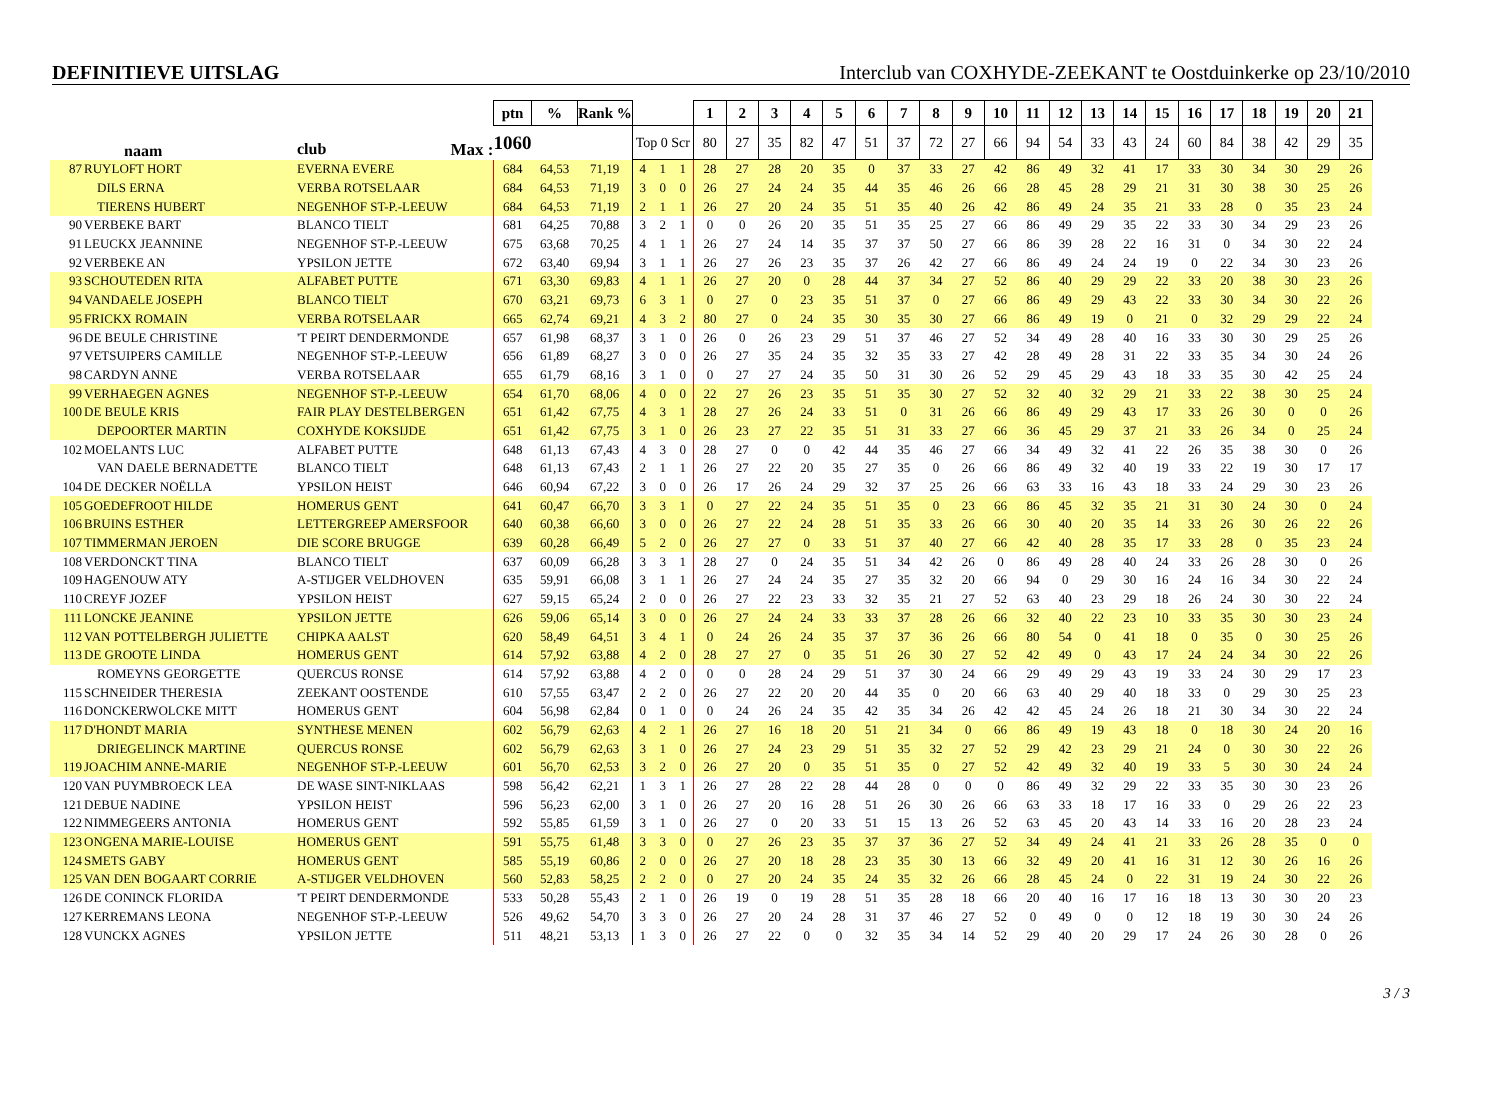DEFINITIEVE UITSLAG Interclub van COXHYDE-ZEEKANT te Oostduinkerke op 23/10/2010
| | | | ptn | % | Rank % | | | | 1 | 2 | 3 | 4 | 5 | 6 | 7 | 8 | 9 | 10 | 11 | 12 | 13 | 14 | 15 | 16 | 17 | 18 | 19 | 20 | 21 |
| | naam | club Max : | 1060 | | | Top 0 Scr | | | 80 | 27 | 35 | 82 | 47 | 51 | 37 | 72 | 27 | 66 | 94 | 54 | 33 | 43 | 24 | 60 | 84 | 38 | 42 | 29 | 35 |
| 87 | RUYLOFT HORT | EVERNA EVERE | 684 | 64,53 | 71,19 | 4 | 1 | 1 | 28 | 27 | 28 | 20 | 35 | 0 | 37 | 33 | 27 | 42 | 86 | 49 | 32 | 41 | 17 | 33 | 30 | 34 | 30 | 29 | 26 |
| | DILS ERNA | VERBA ROTSELAAR | 684 | 64,53 | 71,19 | 3 | 0 | 0 | 26 | 27 | 24 | 24 | 35 | 44 | 35 | 46 | 26 | 66 | 28 | 45 | 28 | 29 | 21 | 31 | 30 | 38 | 30 | 25 | 26 |
| | TIERENS HUBERT | NEGENHOF ST-P.-LEEUW | 684 | 64,53 | 71,19 | 2 | 1 | 1 | 26 | 27 | 20 | 24 | 35 | 51 | 35 | 40 | 26 | 42 | 86 | 49 | 24 | 35 | 21 | 33 | 28 | 0 | 35 | 23 | 24 |
| 90 | VERBEKE BART | BLANCO TIELT | 681 | 64,25 | 70,88 | 3 | 2 | 1 | 0 | 0 | 26 | 20 | 35 | 51 | 35 | 25 | 27 | 66 | 86 | 49 | 29 | 35 | 22 | 33 | 30 | 34 | 29 | 23 | 26 |
| 91 | LEUCKX JEANNINE | NEGENHOF ST-P.-LEEUW | 675 | 63,68 | 70,25 | 4 | 1 | 1 | 26 | 27 | 24 | 14 | 35 | 37 | 37 | 50 | 27 | 66 | 86 | 39 | 28 | 22 | 16 | 31 | 0 | 34 | 30 | 22 | 24 |
| 92 | VERBEKE AN | YPSILON JETTE | 672 | 63,40 | 69,94 | 3 | 1 | 1 | 26 | 27 | 26 | 23 | 35 | 37 | 26 | 42 | 27 | 66 | 86 | 49 | 24 | 24 | 19 | 0 | 22 | 34 | 30 | 23 | 26 |
| 93 | SCHOUTEDEN RITA | ALFABET PUTTE | 671 | 63,30 | 69,83 | 4 | 1 | 1 | 26 | 27 | 20 | 0 | 28 | 44 | 37 | 34 | 27 | 52 | 86 | 40 | 29 | 29 | 22 | 33 | 20 | 38 | 30 | 23 | 26 |
| 94 | VANDAELE JOSEPH | BLANCO TIELT | 670 | 63,21 | 69,73 | 6 | 3 | 1 | 0 | 27 | 0 | 23 | 35 | 51 | 37 | 0 | 27 | 66 | 86 | 49 | 29 | 43 | 22 | 33 | 30 | 34 | 30 | 22 | 26 |
| 95 | FRICKX ROMAIN | VERBA ROTSELAAR | 665 | 62,74 | 69,21 | 4 | 3 | 2 | 80 | 27 | 0 | 24 | 35 | 30 | 35 | 30 | 27 | 66 | 86 | 49 | 19 | 0 | 21 | 0 | 32 | 29 | 29 | 22 | 24 |
| 96 | DE BEULE CHRISTINE | 'T PEIRT DENDERMONDE | 657 | 61,98 | 68,37 | 3 | 1 | 0 | 26 | 0 | 26 | 23 | 29 | 51 | 37 | 46 | 27 | 52 | 34 | 49 | 28 | 40 | 16 | 33 | 30 | 30 | 29 | 25 | 26 |
| 97 | VETSUIPERS CAMILLE | NEGENHOF ST-P.-LEEUW | 656 | 61,89 | 68,27 | 3 | 0 | 0 | 26 | 27 | 35 | 24 | 35 | 32 | 35 | 33 | 27 | 42 | 28 | 49 | 28 | 31 | 22 | 33 | 35 | 34 | 30 | 24 | 26 |
| 98 | CARDYN ANNE | VERBA ROTSELAAR | 655 | 61,79 | 68,16 | 3 | 1 | 0 | 0 | 27 | 27 | 24 | 35 | 50 | 31 | 30 | 26 | 52 | 29 | 45 | 29 | 43 | 18 | 33 | 35 | 30 | 42 | 25 | 24 |
| 99 | VERHAEGEN AGNES | NEGENHOF ST-P.-LEEUW | 654 | 61,70 | 68,06 | 4 | 0 | 0 | 22 | 27 | 26 | 23 | 35 | 51 | 35 | 30 | 27 | 52 | 32 | 40 | 32 | 29 | 21 | 33 | 22 | 38 | 30 | 25 | 24 |
| 100 | DE BEULE KRIS | FAIR PLAY DESTELBERGEN | 651 | 61,42 | 67,75 | 4 | 3 | 1 | 28 | 27 | 26 | 24 | 33 | 51 | 0 | 31 | 26 | 66 | 86 | 49 | 29 | 43 | 17 | 33 | 26 | 30 | 0 | 0 | 26 |
| | DEPOORTER MARTIN | COXHYDE KOKSIJDE | 651 | 61,42 | 67,75 | 3 | 1 | 0 | 26 | 23 | 27 | 22 | 35 | 51 | 31 | 33 | 27 | 66 | 36 | 45 | 29 | 37 | 21 | 33 | 26 | 34 | 0 | 25 | 24 |
| 102 | MOELANTS LUC | ALFABET PUTTE | 648 | 61,13 | 67,43 | 4 | 3 | 0 | 28 | 27 | 0 | 0 | 42 | 44 | 35 | 46 | 27 | 66 | 34 | 49 | 32 | 41 | 22 | 26 | 35 | 38 | 30 | 0 | 26 |
| | VAN DAELE BERNADETTE | BLANCO TIELT | 648 | 61,13 | 67,43 | 2 | 1 | 1 | 26 | 27 | 22 | 20 | 35 | 27 | 35 | 0 | 26 | 66 | 86 | 49 | 32 | 40 | 19 | 33 | 22 | 19 | 30 | 17 | 17 |
| 104 | DE DECKER NOËLLA | YPSILON HEIST | 646 | 60,94 | 67,22 | 3 | 0 | 0 | 26 | 17 | 26 | 24 | 29 | 32 | 37 | 25 | 26 | 66 | 63 | 33 | 16 | 43 | 18 | 33 | 24 | 29 | 30 | 23 | 26 |
| 105 | GOEDEFROOT HILDE | HOMERUS GENT | 641 | 60,47 | 66,70 | 3 | 3 | 1 | 0 | 27 | 22 | 24 | 35 | 51 | 35 | 0 | 23 | 66 | 86 | 45 | 32 | 35 | 21 | 31 | 30 | 24 | 30 | 0 | 24 |
| 106 | BRUINS ESTHER | LETTERGREEP AMERSFOOR | 640 | 60,38 | 66,60 | 3 | 0 | 0 | 26 | 27 | 22 | 24 | 28 | 51 | 35 | 33 | 26 | 66 | 30 | 40 | 20 | 35 | 14 | 33 | 26 | 30 | 26 | 22 | 26 |
| 107 | TIMMERMAN JEROEN | DIE SCORE BRUGGE | 639 | 60,28 | 66,49 | 5 | 2 | 0 | 26 | 27 | 27 | 0 | 33 | 51 | 37 | 40 | 27 | 66 | 42 | 40 | 28 | 35 | 17 | 33 | 28 | 0 | 35 | 23 | 24 |
| 108 | VERDONCKT TINA | BLANCO TIELT | 637 | 60,09 | 66,28 | 3 | 3 | 1 | 28 | 27 | 0 | 24 | 35 | 51 | 34 | 42 | 26 | 0 | 86 | 49 | 28 | 40 | 24 | 33 | 26 | 28 | 30 | 0 | 26 |
| 109 | HAGENOUW ATY | A-STIJGER VELDHOVEN | 635 | 59,91 | 66,08 | 3 | 1 | 1 | 26 | 27 | 24 | 24 | 35 | 27 | 35 | 32 | 20 | 66 | 94 | 0 | 29 | 30 | 16 | 24 | 16 | 34 | 30 | 22 | 24 |
| 110 | CREYF JOZEF | YPSILON HEIST | 627 | 59,15 | 65,24 | 2 | 0 | 0 | 26 | 27 | 22 | 23 | 33 | 32 | 35 | 21 | 27 | 52 | 63 | 40 | 23 | 29 | 18 | 26 | 24 | 30 | 30 | 22 | 24 |
| 111 | LONCKE JEANINE | YPSILON JETTE | 626 | 59,06 | 65,14 | 3 | 0 | 0 | 26 | 27 | 24 | 24 | 33 | 33 | 37 | 28 | 26 | 66 | 32 | 40 | 22 | 23 | 10 | 33 | 35 | 30 | 30 | 23 | 24 |
| 112 | VAN POTTELBERGH JULIETTE | CHIPKA AALST | 620 | 58,49 | 64,51 | 3 | 4 | 1 | 0 | 24 | 26 | 24 | 35 | 37 | 37 | 36 | 26 | 66 | 80 | 54 | 0 | 41 | 18 | 0 | 35 | 0 | 30 | 25 | 26 |
| 113 | DE GROOTE LINDA | HOMERUS GENT | 614 | 57,92 | 63,88 | 4 | 2 | 0 | 28 | 27 | 27 | 0 | 35 | 51 | 26 | 30 | 27 | 52 | 42 | 49 | 0 | 43 | 17 | 24 | 24 | 34 | 30 | 22 | 26 |
| | ROMEYNS GEORGETTE | QUERCUS RONSE | 614 | 57,92 | 63,88 | 4 | 2 | 0 | 0 | 0 | 28 | 24 | 29 | 51 | 37 | 30 | 24 | 66 | 29 | 49 | 29 | 43 | 19 | 33 | 24 | 30 | 29 | 17 | 23 |
| 115 | SCHNEIDER THERESIA | ZEEKANT OOSTENDE | 610 | 57,55 | 63,47 | 2 | 2 | 0 | 26 | 27 | 22 | 20 | 20 | 44 | 35 | 0 | 20 | 66 | 63 | 40 | 29 | 40 | 18 | 33 | 0 | 29 | 30 | 25 | 23 |
| 116 | DONCKERWOLCKE MITT | HOMERUS GENT | 604 | 56,98 | 62,84 | 0 | 1 | 0 | 0 | 24 | 26 | 24 | 35 | 42 | 35 | 34 | 26 | 42 | 42 | 45 | 24 | 26 | 18 | 21 | 30 | 34 | 30 | 22 | 24 |
| 117 | D'HONDT MARIA | SYNTHESE MENEN | 602 | 56,79 | 62,63 | 4 | 2 | 1 | 26 | 27 | 16 | 18 | 20 | 51 | 21 | 34 | 0 | 66 | 86 | 49 | 19 | 43 | 18 | 0 | 18 | 30 | 24 | 20 | 16 |
| | DRIEGELINCK MARTINE | QUERCUS RONSE | 602 | 56,79 | 62,63 | 3 | 1 | 0 | 26 | 27 | 24 | 23 | 29 | 51 | 35 | 32 | 27 | 52 | 29 | 42 | 23 | 29 | 21 | 24 | 0 | 30 | 30 | 22 | 26 |
| 119 | JOACHIM ANNE-MARIE | NEGENHOF ST-P.-LEEUW | 601 | 56,70 | 62,53 | 3 | 2 | 0 | 26 | 27 | 20 | 0 | 35 | 51 | 35 | 0 | 27 | 52 | 42 | 49 | 32 | 40 | 19 | 33 | 5 | 30 | 30 | 24 | 24 |
| 120 | VAN PUYMBROECK LEA | DE WASE SINT-NIKLAAS | 598 | 56,42 | 62,21 | 1 | 3 | 1 | 26 | 27 | 28 | 22 | 28 | 44 | 28 | 0 | 0 | 0 | 86 | 49 | 32 | 29 | 22 | 33 | 35 | 30 | 30 | 23 | 26 |
| 121 | DEBUE NADINE | YPSILON HEIST | 596 | 56,23 | 62,00 | 3 | 1 | 0 | 26 | 27 | 20 | 16 | 28 | 51 | 26 | 30 | 26 | 66 | 63 | 33 | 18 | 17 | 16 | 33 | 0 | 29 | 26 | 22 | 23 |
| 122 | NIMMEGEERS ANTONIA | HOMERUS GENT | 592 | 55,85 | 61,59 | 3 | 1 | 0 | 26 | 27 | 0 | 20 | 33 | 51 | 15 | 13 | 26 | 52 | 63 | 45 | 20 | 43 | 14 | 33 | 16 | 20 | 28 | 23 | 24 |
| 123 | ONGENA MARIE-LOUISE | HOMERUS GENT | 591 | 55,75 | 61,48 | 3 | 3 | 0 | 0 | 27 | 26 | 23 | 35 | 37 | 37 | 36 | 27 | 52 | 34 | 49 | 24 | 41 | 21 | 33 | 26 | 28 | 35 | 0 | 0 |
| 124 | SMETS GABY | HOMERUS GENT | 585 | 55,19 | 60,86 | 2 | 0 | 0 | 26 | 27 | 20 | 18 | 28 | 23 | 35 | 30 | 13 | 66 | 32 | 49 | 20 | 41 | 16 | 31 | 12 | 30 | 26 | 16 | 26 |
| 125 | VAN DEN BOGAART CORRIE | A-STIJGER VELDHOVEN | 560 | 52,83 | 58,25 | 2 | 2 | 0 | 0 | 27 | 20 | 24 | 35 | 24 | 35 | 32 | 26 | 66 | 28 | 45 | 24 | 0 | 22 | 31 | 19 | 24 | 30 | 22 | 26 |
| 126 | DE CONINCK FLORIDA | 'T PEIRT DENDERMONDE | 533 | 50,28 | 55,43 | 2 | 1 | 0 | 26 | 19 | 0 | 19 | 28 | 51 | 35 | 28 | 18 | 66 | 20 | 40 | 16 | 17 | 16 | 18 | 13 | 30 | 30 | 20 | 23 |
| 127 | KERREMANS LEONA | NEGENHOF ST-P.-LEEUW | 526 | 49,62 | 54,70 | 3 | 3 | 0 | 26 | 27 | 20 | 24 | 28 | 31 | 37 | 46 | 27 | 52 | 0 | 49 | 0 | 0 | 12 | 18 | 19 | 30 | 30 | 24 | 26 |
| 128 | VUNCKX AGNES | YPSILON JETTE | 511 | 48,21 | 53,13 | 1 | 3 | 0 | 26 | 27 | 22 | 0 | 0 | 32 | 35 | 34 | 14 | 52 | 29 | 40 | 20 | 29 | 17 | 24 | 26 | 30 | 28 | 0 | 26 |
3 / 3